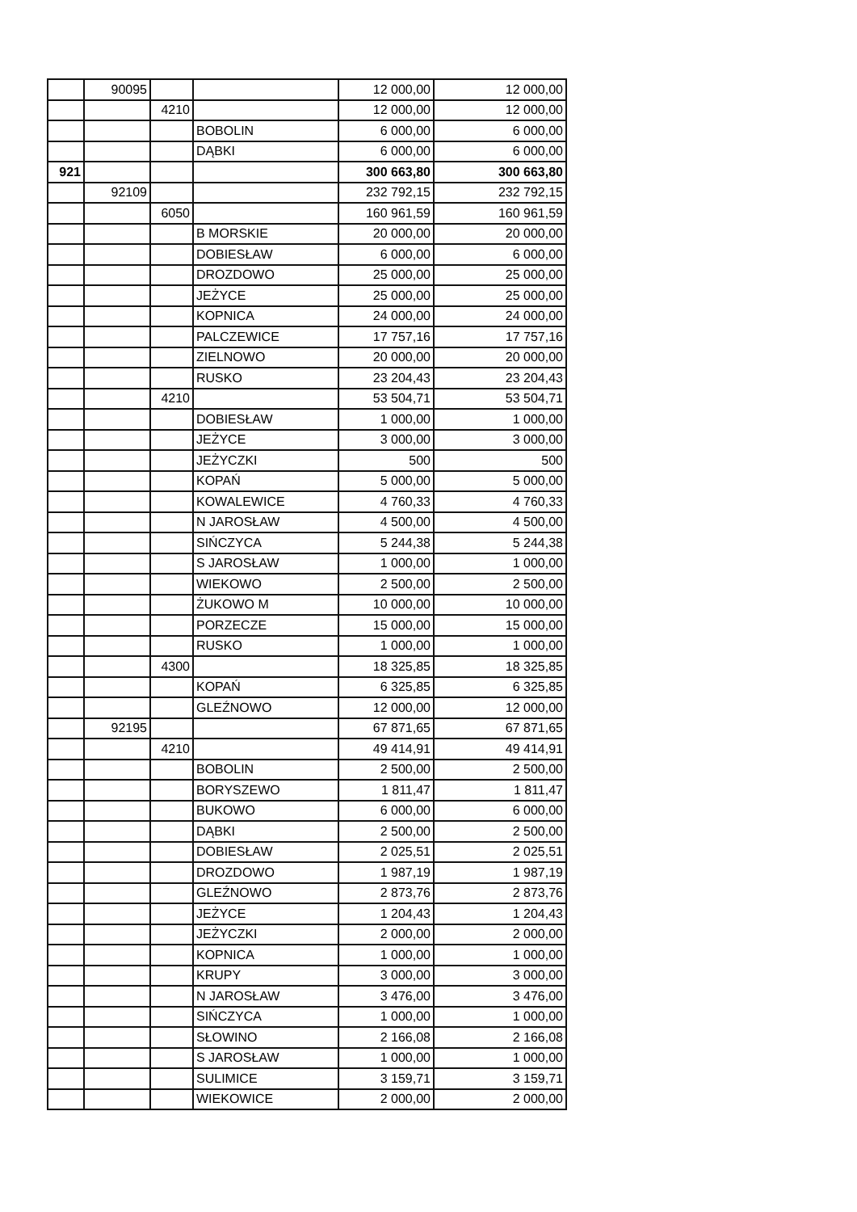| | 90095 | | | 12 000,00 | 12 000,00 |
| | | 4210 | | 12 000,00 | 12 000,00 |
| | | | BOBOLIN | 6 000,00 | 6 000,00 |
| | | | DĄBKI | 6 000,00 | 6 000,00 |
| 921 | | | | 300 663,80 | 300 663,80 |
| | 92109 | | | 232 792,15 | 232 792,15 |
| | | 6050 | | 160 961,59 | 160 961,59 |
| | | | B MORSKIE | 20 000,00 | 20 000,00 |
| | | | DOBIESŁAW | 6 000,00 | 6 000,00 |
| | | | DROZDOWO | 25 000,00 | 25 000,00 |
| | | | JEŻYCE | 25 000,00 | 25 000,00 |
| | | | KOPNICA | 24 000,00 | 24 000,00 |
| | | | PALCZEWICE | 17 757,16 | 17 757,16 |
| | | | ZIELNOWO | 20 000,00 | 20 000,00 |
| | | | RUSKO | 23 204,43 | 23 204,43 |
| | | 4210 | | 53 504,71 | 53 504,71 |
| | | | DOBIESŁAW | 1 000,00 | 1 000,00 |
| | | | JEŻYCE | 3 000,00 | 3 000,00 |
| | | | JEŻYCZKI | 500 | 500 |
| | | | KOPAŃ | 5 000,00 | 5 000,00 |
| | | | KOWALEWICE | 4 760,33 | 4 760,33 |
| | | | N JAROSŁAW | 4 500,00 | 4 500,00 |
| | | | SIŃCZYCA | 5 244,38 | 5 244,38 |
| | | | S JAROSŁAW | 1 000,00 | 1 000,00 |
| | | | WIEKOWO | 2 500,00 | 2 500,00 |
| | | | ŻUKOWO M | 10 000,00 | 10 000,00 |
| | | | PORZECZE | 15 000,00 | 15 000,00 |
| | | | RUSKO | 1 000,00 | 1 000,00 |
| | | 4300 | | 18 325,85 | 18 325,85 |
| | | | KOPAŃ | 6 325,85 | 6 325,85 |
| | | | GLEŹNOWO | 12 000,00 | 12 000,00 |
| | 92195 | | | 67 871,65 | 67 871,65 |
| | | 4210 | | 49 414,91 | 49 414,91 |
| | | | BOBOLIN | 2 500,00 | 2 500,00 |
| | | | BORYSZEWO | 1 811,47 | 1 811,47 |
| | | | BUKOWO | 6 000,00 | 6 000,00 |
| | | | DĄBKI | 2 500,00 | 2 500,00 |
| | | | DOBIESŁAW | 2 025,51 | 2 025,51 |
| | | | DROZDOWO | 1 987,19 | 1 987,19 |
| | | | GLEŹNOWO | 2 873,76 | 2 873,76 |
| | | | JEŻYCE | 1 204,43 | 1 204,43 |
| | | | JEŻYCZKI | 2 000,00 | 2 000,00 |
| | | | KOPNICA | 1 000,00 | 1 000,00 |
| | | | KRUPY | 3 000,00 | 3 000,00 |
| | | | N JAROSŁAW | 3 476,00 | 3 476,00 |
| | | | SIŃCZYCA | 1 000,00 | 1 000,00 |
| | | | SŁOWINO | 2 166,08 | 2 166,08 |
| | | | S JAROSŁAW | 1 000,00 | 1 000,00 |
| | | | SULIMICE | 3 159,71 | 3 159,71 |
| | | | WIEKOWICE | 2 000,00 | 2 000,00 |